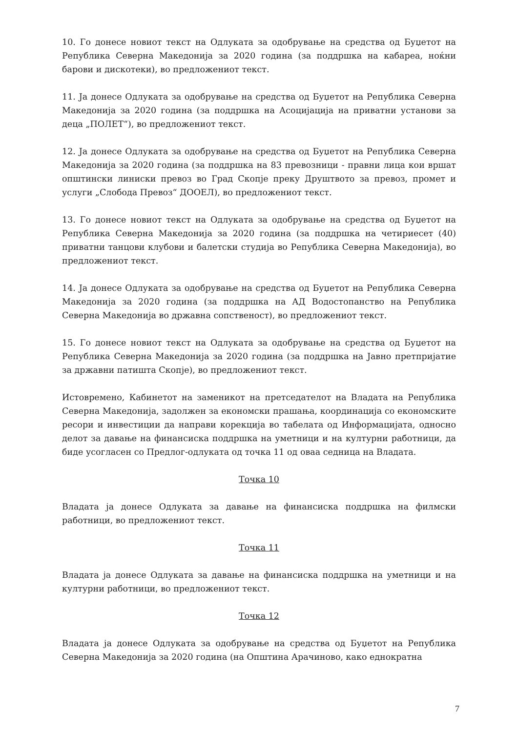10. Го донесе новиот текст на Одлуката за одобрување на средства од Буџетот на Република Северна Македонија за 2020 година (за поддршка на кабареа, ноќни барови и дискотеки), во предложениот текст.
11. Ја донесе Одлуката за одобрување на средства од Буџетот на Република Северна Македонија за 2020 година (за поддршка на Асоцијација на приватни установи за деца „ПОЛЕТ“), во предложениот текст.
12. Ја донесе Одлуката за одобрување на средства од Буџетот на Република Северна Македонија за 2020 година (за поддршка на 83 превозници - правни лица кои вршат општински линиски превоз во Град Скопје преку Друштвото за превоз, промет и услуги „Слобода Превоз“ ДООЕЛ), во предложениот текст.
13. Го донесе новиот текст на Одлуката за одобрување на средства од Буџетот на Република Северна Македонија за 2020 година (за поддршка на четириесет (40) приватни танцови клубови и балетски студија во Република Северна Македонија), во предложениот текст.
14. Ја донесе Одлуката за одобрување на средства од Буџетот на Република Северна Македонија за 2020 година (за поддршка на АД Водостопанство на Република Северна Македонија во државна сопственост), во предложениот текст.
15. Го донесе новиот текст на Одлуката за одобрување на средства од Буџетот на Република Северна Македонија за 2020 година (за поддршка на Јавно претпријатие за државни патишта Скопје), во предложениот текст.
Истовремено, Кабинетот на заменикот на претседателот на Владата на Република Северна Македонија, задолжен за економски прашања, координација со економските ресори и инвестиции да направи корекција во табелата од Информацијата, односно делот за давање на финансиска поддршка на уметници и на културни работници, да биде усогласен со Предлог-одлуката од точка 11 од оваа седница на Владата.
Точка 10
Владата ја донесе Одлуката за давање на финансиска поддршка на филмски работници, во предложениот текст.
Точка 11
Владата ја донесе Одлуката за давање на финансиска поддршка на уметници и на културни работници, во предложениот текст.
Точка 12
Владата ја донесе Одлуката за одобрување на средства од Буџетот на Република Северна Македонија за 2020 година (на Општина Арачиново, како еднократна
7